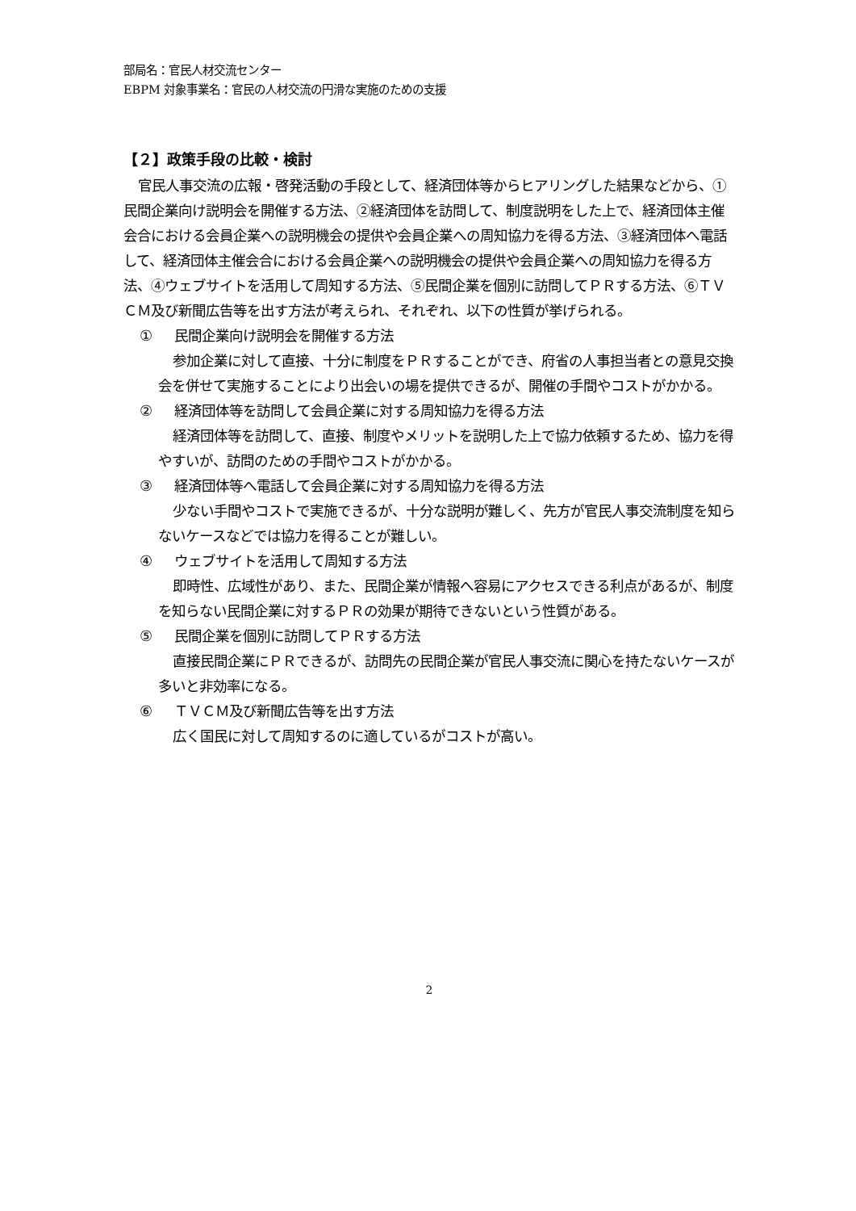部局名：官民人材交流センター
EBPM 対象事業名：官民の人材交流の円滑な実施のための支援
【２】政策手段の比較・検討
官民人事交流の広報・啓発活動の手段として、経済団体等からヒアリングした結果などから、①民間企業向け説明会を開催する方法、②経済団体を訪問して、制度説明をした上で、経済団体主催会合における会員企業への説明機会の提供や会員企業への周知協力を得る方法、③経済団体へ電話して、経済団体主催会合における会員企業への説明機会の提供や会員企業への周知協力を得る方法、④ウェブサイトを活用して周知する方法、⑤民間企業を個別に訪問してＰＲする方法、⑥ＴＶＣＭ及び新聞広告等を出す方法が考えられ、それぞれ、以下の性質が挙げられる。
① 民間企業向け説明会を開催する方法
参加企業に対して直接、十分に制度をＰＲすることができ、府省の人事担当者との意見交換会を併せて実施することにより出会いの場を提供できるが、開催の手間やコストがかかる。
② 経済団体等を訪問して会員企業に対する周知協力を得る方法
経済団体等を訪問して、直接、制度やメリットを説明した上で協力依頼するため、協力を得やすいが、訪問のための手間やコストがかかる。
③ 経済団体等へ電話して会員企業に対する周知協力を得る方法
少ない手間やコストで実施できるが、十分な説明が難しく、先方が官民人事交流制度を知らないケースなどでは協力を得ることが難しい。
④ ウェブサイトを活用して周知する方法
即時性、広域性があり、また、民間企業が情報へ容易にアクセスできる利点があるが、制度を知らない民間企業に対するＰＲの効果が期待できないという性質がある。
⑤ 民間企業を個別に訪問してＰＲする方法
直接民間企業にＰＲできるが、訪問先の民間企業が官民人事交流に関心を持たないケースが多いと非効率になる。
⑥ ＴＶＣＭ及び新聞広告等を出す方法
広く国民に対して周知するのに適しているがコストが高い。
2